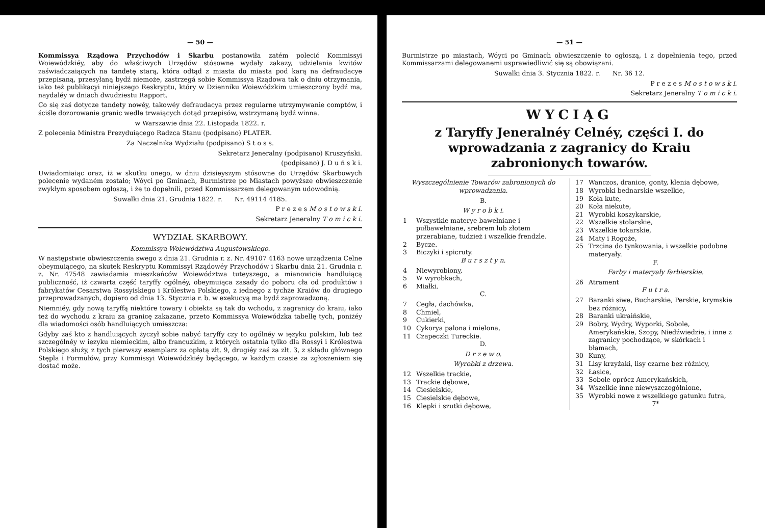— 50 —
Kommissya Rządowa Przychodów i Skarbu postanowiła zatém polecić Kommissyi Woiewódzkiéy, aby do właściwych Urzędów stósowne wydały zakazy, udzielania kwitów zaświadczaiących na tandetę starą, która odtąd z miasta do miasta pod karą na defraudacye przepisaną, przesyłaną bydź niemoże, zastrzegá sobie Kommissya Rządowa tak o dniu otrzymania, iako też publikacyi niniejszego Reskryptu, który w Dzienniku Woiewódzkim umieszczony bydź ma, naydaléy w dniach dwudziestu Rapport.
Co się zaś dotycze tandety nowéy, takowéy defraudacya przez regularne utrzymywanie comptów, i ściśle dozorowanie granic wedle trwaiących dotąd przepisów, wstrzymaną bydź winna.
w Warszawie dnia 22. Listopada 1822. r.
Z polecenia Ministra Prezyduiącego Radzca Stanu (podpisano) PLATER.
Za Naczelnika Wydziału (podpisano) S t o s s.
Sekretarz Jeneralny (podpisano) Kruszyński.
(podpisano) J. D u ń s k i.
Uwiadomiaiąc oraz, iż w skutku onego, w dniu dzisieyszym stósowne do Urzędów Skarbowych polecenie wydaném zostało; Wóyci po Gminach, Burmistrze po Miastach powyższe obwieszczenie zwykłym sposobem ogłoszą, i że to dopełnili, przed Kommissarzem delegowanym udowodnią.
Suwalki dnia 21. Grudnia 1822. r. Nr. 49114 4185.
P r e z e s M o s t o w s k i.
Sekretarz Jeneralny T o m i c k i.
WYDZIAŁ SKARBOWY.
Kommissya Woiewództwa Augustowskiego.
W następstwie obwieszczenia swego z dnia 21. Grudnia r. z. Nr. 49107 4163 nowe urządzenia Celne obeymuiącego, na skutek Reskryptu Kommissyi Rządowéy Przychodów i Skarbu dnia 21. Grudnia r. z. Nr. 47548 zawiadamia mieszkańców Woiewództwa tuteyszego, a mianowicie handluiącą publiczność, iż czwarta część taryffy ogólnéy, obeymuiąca zasady do poboru cła od produktów i fabrykatów Cesarstwa Rossyiskiego i Królestwa Polskiego, z iednego z tychże Kraiów do drugiego przeprowadzanych, dopiero od dnia 13. Stycznia r. b. w exekucyą ma bydź zaprowadzoną.
Niemniéy, gdy nową taryffą niektóre towary i obiekta są tak do wchodu, z zagranicy do kraiu, iako też do wychodu z kraiu za granicę zakazane, przeto Kommissya Woiewódzka tabellę tych, poniżéy dla wiadomości osób handluiących umieszcza:
Gdyby zaś kto z handluiących życzył sobie nabyć taryffy czy to ogólnéy w ięzyku polskim, lub też szczególnéy w iezyku niemieckim, albo francuzkim, z których ostatnia tylko dla Rossyi i Królestwa Polskiego służy, z tych pierwszy exemplarz za opłatą złt. 9, drugiéy zaś za złt. 3, z składu głównego Stępla i Formułów, przy Kommissyi Woiewódzkiéy będącego, w każdym czasie za zgłoszeniem się dostać może.
— 51 —
Burmistrze po miastach, Wóyci po Gminach obwieszczenie to ogłoszą, i z dopełnienia tego, przed Kommissarzami delegowanemi usprawiedliwić się są obowiązani.
Suwalki dnia 3. Stycznia 1822. r. Nr. 36 12.
P r e z e s M o s t o w s k i.
Sekretarz Jeneralny T o m i c k i.
WYCIĄG
z Taryffy Jeneralnéy Celnéy, części I. do wprowadzania z zagranicy do Kraiu zabronionych towarów.
Wyszczególnienie Towarów zabronionych do wprowadzania.
B.
W y r o b k i.
| 1 | Wszystkie materye bawełniane i pułbawełniane, srebrem lub złotem przerabiane, tudzież i wszelkie frendzle. |
| 2 | Bycze. |
| 3 | Biczyki i spicruty. |
B u r s z t y n.
| 4 | Niewyrobiony, |
| 5 | W wyrobkach, |
| 6 | Miałki. |
C.
| 7 | Cegła, dachówka, |
| 8 | Chmiel, |
| 9 | Cukierki, |
| 10 | Cykorya palona i mielona, |
| 11 | Czapeczki Tureckie. |
D.
D r z e w o.
Wyrobki z drzewa.
| 12 | Wszelkie trackie, |
| 13 | Trackie dębowe, |
| 14 | Ciesielskie, |
| 15 | Ciesielskie dębowe, |
| 16 | Klepki i szutki dębowe, |
| 17 | Wanczos, dranice, gonty, klenia dębowe, |
| 18 | Wyrobki bednarskie wszelkie, |
| 19 | Koła kute, |
| 20 | Koła niekute, |
| 21 | Wyrobki koszykarskie, |
| 22 | Wszelkie stolarskie, |
| 23 | Wszelkie tokarskie, |
| 24 | Maty i Rogoże, |
| 25 | Trzcina do tynkowania, i wszelkie podobne materyały. |
F.
Farby i materyały farbierskie.
| 26 | Atrament |
F u t r a.
| 27 | Baranki siwe, Bucharskie, Perskie, krymskie bez różnicy, |
| 28 | Baranki ukraińskie, |
| 29 | Bobry, Wydry, Wyporki, Sobole, Amerykańskie, Szopy, Niedźwiedzie, i inne z zagranicy pochodzące, w skórkach i błamach, |
| 30 | Kuny, |
| 31 | Lisy krzyżaki, lisy czarne bez różnicy, |
| 32 | Łasice, |
| 33 | Sobole oprócz Amerykańskich, |
| 34 | Wszelkie inne niewyszczególnione, |
| 35 | Wyrobki nowe z wszelkiego gatunku futra, |
7*